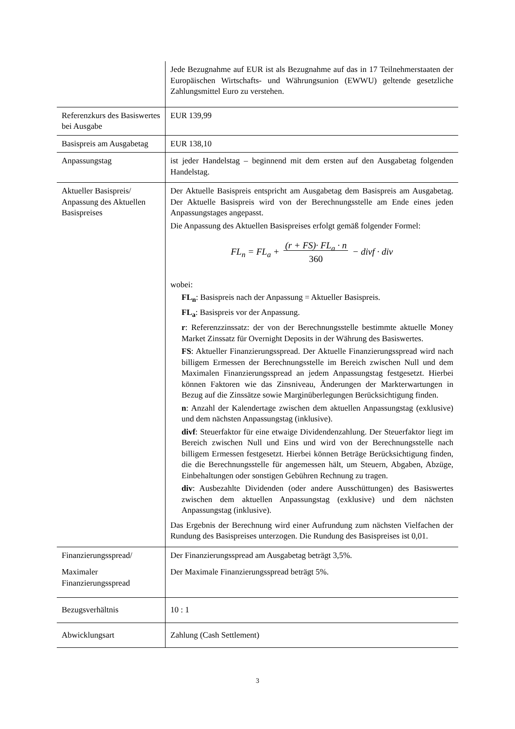| | Jede Bezugnahme auf EUR ist als Bezugnahme auf das in 17 Teilnehmerstaaten der Europäischen Wirtschafts- und Währungsunion (EWWU) geltende gesetzliche Zahlungsmittel Euro zu verstehen. |
| Referenzkurs des Basiswertes bei Ausgabe | EUR 139,99 |
| Basispreis am Ausgabetag | EUR 138,10 |
| Anpassungstag | ist jeder Handelstag – beginnend mit dem ersten auf den Ausgabetag folgenden Handelstag. |
| Aktueller Basispreis/ Anpassung des Aktuellen Basispreises | Der Aktuelle Basispreis entspricht am Ausgabetag dem Basispreis am Ausgabetag. Der Aktuelle Basispreis wird von der Berechnungsstelle am Ende eines jeden Anpassungstages angepasst. Die Anpassung des Aktuellen Basispreises erfolgt gemäß folgender Formel: FL<sub>n</sub> = FL<sub>a</sub> + (r + FS)· FL<sub>a</sub> · n 360 − divf · div wobei: FL<sub>n</sub> : Basispreis nach der Anpassung = Aktueller Basispreis. FL<sub>a</sub> : Basispreis vor der Anpassung. r : Referenzzinssatz: der von der Berechnungsstelle bestimmte aktuelle Money Market Zinssatz für Overnight Deposits in der Währung des Basiswertes. FS : Aktueller Finanzierungsspread. Der Aktuelle Finanzierungsspread wird nach billigem Ermessen der Berechnungsstelle im Bereich zwischen Null und dem Maximalen Finanzierungsspread an jedem Anpassungstag festgesetzt. Hierbei können Faktoren wie das Zinsniveau, Änderungen der Markterwartungen in Bezug auf die Zinssätze sowie Marginüberlegungen Berücksichtigung finden. n : Anzahl der Kalendertage zwischen dem aktuellen Anpassungstag (exklusive) und dem nächsten Anpassungstag (inklusive). divf : Steuerfaktor für eine etwaige Dividendenzahlung. Der Steuerfaktor liegt im Bereich zwischen Null und Eins und wird von der Berechnungsstelle nach billigem Ermessen festgesetzt. Hierbei können Beträge Berücksichtigung finden, die die Berechnungsstelle für angemessen hält, um Steuern, Abgaben, Abzüge, Einbehaltungen oder sonstigen Gebühren Rechnung zu tragen. div : Ausbezahlte Dividenden (oder andere Ausschüttungen) des Basiswertes zwischen dem aktuellen Anpassungstag (exklusive) und dem nächsten Anpassungstag (inklusive). Das Ergebnis der Berechnung wird einer Aufrundung zum nächsten Vielfachen der Rundung des Basispreises unterzogen. Die Rundung des Basispreises ist 0,01. |
| Finanzierungsspread/ Maximaler Finanzierungsspread | Der Finanzierungsspread am Ausgabetag beträgt 3,5%. Der Maximale Finanzierungsspread beträgt 5%. |
| Bezugsverhältnis | 10 : 1 |
| Abwicklungsart | Zahlung (Cash Settlement) |
3